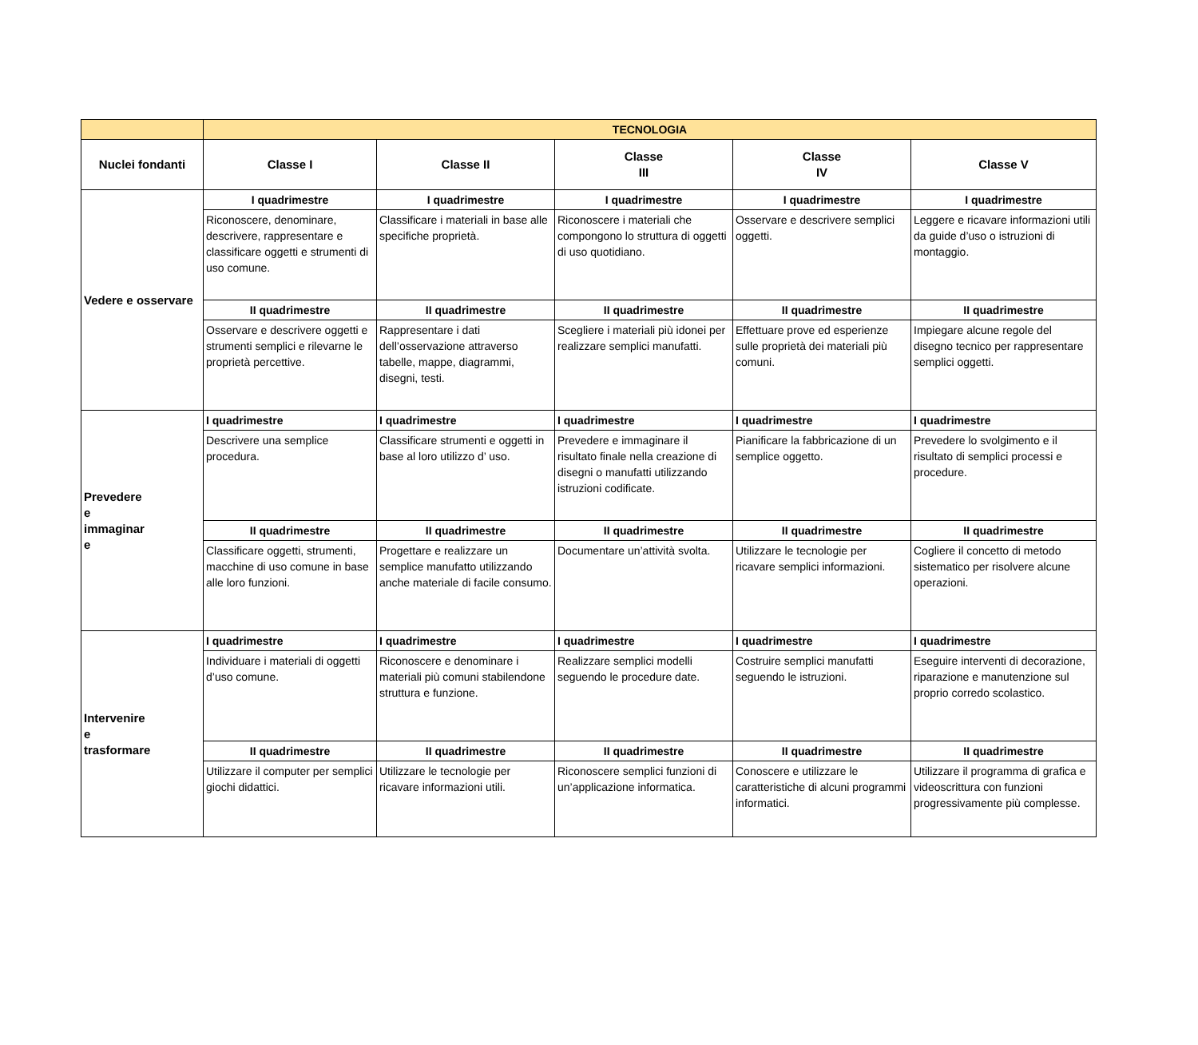| | TECNOLOGIA | | | | |
| --- | --- | --- | --- | --- | --- |
| Nuclei fondanti | Classe I | Classe II | Classe III | Classe IV | Classe V |
| Vedere e osservare | I quadrimestre | I quadrimestre | I quadrimestre | I quadrimestre | I quadrimestre |
| | Riconoscere, denominare, descrivere, rappresentare e classificare oggetti e strumenti di uso comune. | Classificare i materiali in base alle specifiche proprietà. | Riconoscere i materiali che compongono lo struttura di oggetti di uso quotidiano. | Osservare e descrivere semplici oggetti. | Leggere e ricavare informazioni utili da guide d’uso o istruzioni di montaggio. |
| | II quadrimestre | II quadrimestre | II quadrimestre | II quadrimestre | II quadrimestre |
| | Osservare e descrivere oggetti e strumenti semplici e rilevarne le proprietà percettive. | Rappresentare i dati dell’osservazione attraverso tabelle, mappe, diagrammi, disegni, testi. | Scegliere i materiali più idonei per realizzare semplici manufatti. | Effettuare prove ed esperienze sulle proprietà dei materiali più comuni. | Impiegare alcune regole del disegno tecnico per rappresentare semplici oggetti. |
| Prevedere e immaginar e | I quadrimestre | I quadrimestre | I quadrimestre | I quadrimestre | I quadrimestre |
| | Descrivere una semplice procedura. | Classificare strumenti e oggetti in base al loro utilizzo d’ uso. | Prevedere e immaginare il risultato finale nella creazione di disegni o manufatti utilizzando istruzioni codificate. | Pianificare la fabbricazione di un semplice oggetto. | Prevedere lo svolgimento e il risultato di semplici processi e procedure. |
| | II quadrimestre | II quadrimestre | II quadrimestre | II quadrimestre | II quadrimestre |
| | Classificare oggetti, strumenti, macchine di uso comune in base alle loro funzioni. | Progettare e realizzare un semplice manufatto utilizzando anche materiale di facile consumo. | Documentare un’attività svolta. | Utilizzare le tecnologie per ricavare semplici informazioni. | Cogliere il concetto di metodo sistematico per risolvere alcune operazioni. |
| Intervenire e trasformare | I quadrimestre | I quadrimestre | I quadrimestre | I quadrimestre | I quadrimestre |
| | Individuare i materiali di oggetti d’uso comune. | Riconoscere e denominare i materiali più comuni stabilendone struttura e funzione. | Realizzare semplici modelli seguendo le procedure date. | Costruire semplici manufatti seguendo le istruzioni. | Eseguire interventi di decorazione, riparazione e manutenzione sul proprio corredo scolastico. |
| | II quadrimestre | II quadrimestre | II quadrimestre | II quadrimestre | II quadrimestre |
| | Utilizzare il computer per semplici giochi didattici. | Utilizzare le tecnologie per ricavare informazioni utili. | Riconoscere semplici funzioni di un’applicazione informatica. | Conoscere e utilizzare le caratteristiche di alcuni programmi informatici. | Utilizzare il programma di grafica e videoscrittura con funzioni progressivamente più complesse. |